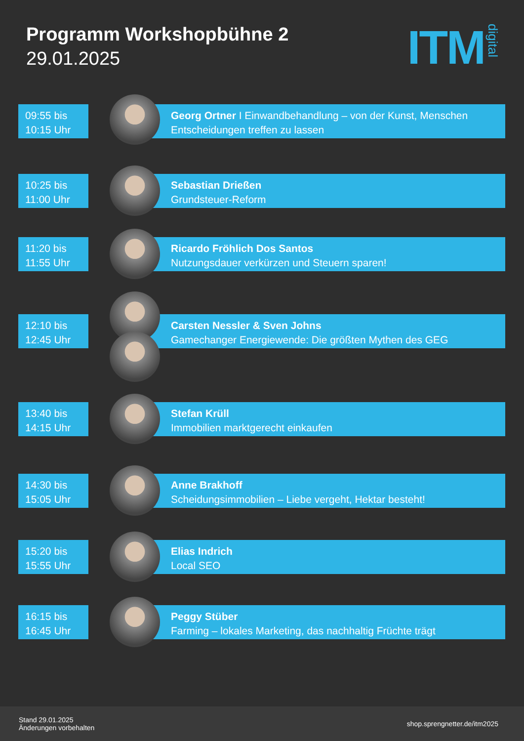Programm Workshopbühne 2
29.01.2025
ITM digital
09:55 bis
10:15 Uhr
Georg Ortner I Einwandbehandlung – von der Kunst, Menschen Entscheidungen treffen zu lassen
10:25 bis
11:00 Uhr
Sebastian Drießen
Grundsteuer-Reform
11:20 bis
11:55 Uhr
Ricardo Fröhlich Dos Santos
Nutzungsdauer verkürzen und Steuern sparen!
12:10 bis
12:45 Uhr
Carsten Nessler & Sven Johns
Gamechanger Energiewende: Die größten Mythen des GEG
13:40 bis
14:15 Uhr
Stefan Krüll
Immobilien marktgerecht einkaufen
14:30 bis
15:05 Uhr
Anne Brakhoff
Scheidungsimmobilien – Liebe vergeht, Hektar besteht!
15:20 bis
15:55 Uhr
Elias Indrich
Local SEO
16:15 bis
16:45 Uhr
Peggy Stüber
Farming – lokales Marketing, das nachhaltig Früchte trägt
Stand 29.01.2025
Änderungen vorbehalten
shop.sprengnetter.de/itm2025